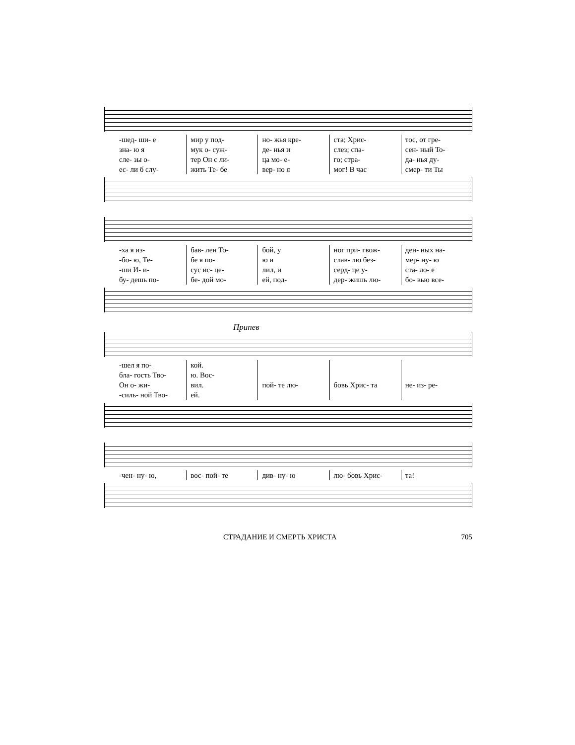-шед- ши- е зна- ю я сле- зы о- ес- ли б слу-
мир у под- мук о- суж- тер Он с ли- жить Те- бе
но- жья кре- де- нья и ца мо- е- вер- но я
ста; Хрис- слез; спа- го; стра- мог! В час
тос, от гре- сен- ный То- да- нья ду- смер- ти Ты
-ха я из- -бо- ю, Те- -ши И- и- бу- дешь по-
бав- лен То- бе я по- сус ис- це- бе- дой мо-
бой, у ю и лил, и ей, под-
ног при- гвож- слав- лю без- серд- це у- дер- жишь лю-
ден- ных на- мер- ну- ю ста- ло- е бо- вью все-
Припев
-шел я по- бла- гость Тво- Он о- жи- -силь- ной Тво-
кой. ю. Вос- вил. ей.
пой- те лю-
бовь Хрис- та
не- из- ре-
-чен- ну- ю,
вос- пой- те
див- ну- ю
лю- бовь Хрис-
та!
СТРАДАНИЕ И СМЕРТЬ ХРИСТА 705